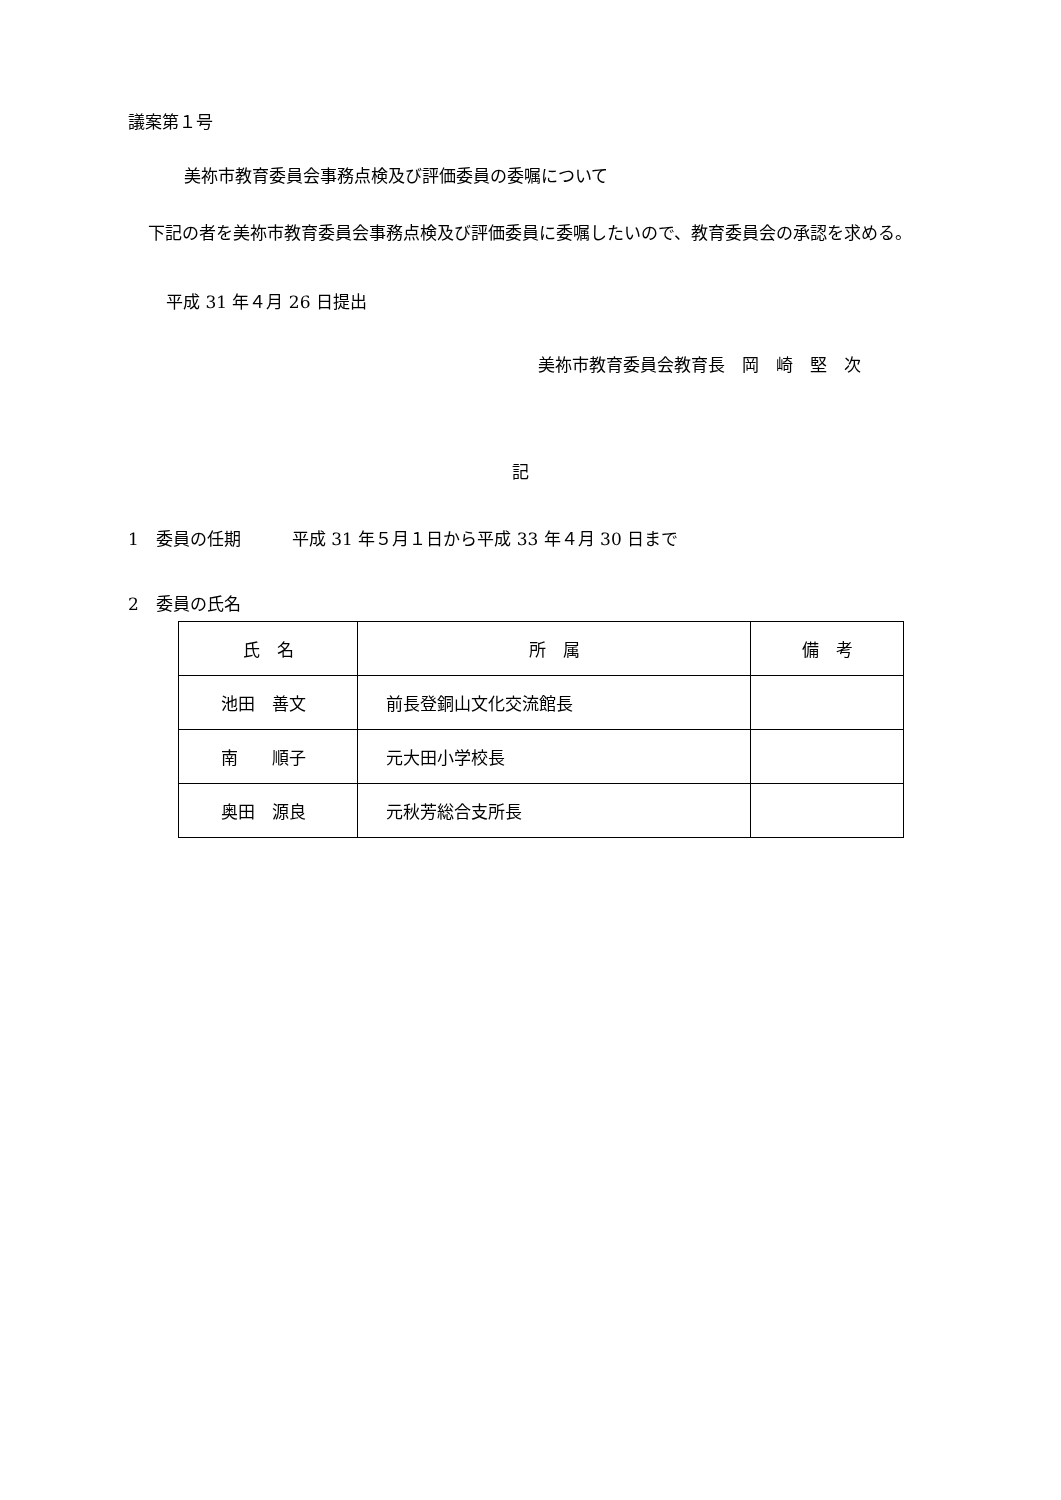議案第１号
美祢市教育委員会事務点検及び評価委員の委嘱について
下記の者を美祢市教育委員会事務点検及び評価委員に委嘱したいので、教育委員会の承認を求める。
平成 31 年４月 26 日提出
美祢市教育委員会教育長　岡　崎　堅　次
記
1　委員の任期　　　平成 31 年５月１日から平成 33 年４月 30 日まで
2　委員の氏名
| 氏 名 | 所 属 | 備 考 |
| --- | --- | --- |
| 池田 善文 | 前長登銅山文化交流館長 | |
| 南 順子 | 元大田小学校長 | |
| 奥田 源良 | 元秋芳総合支所長 | |